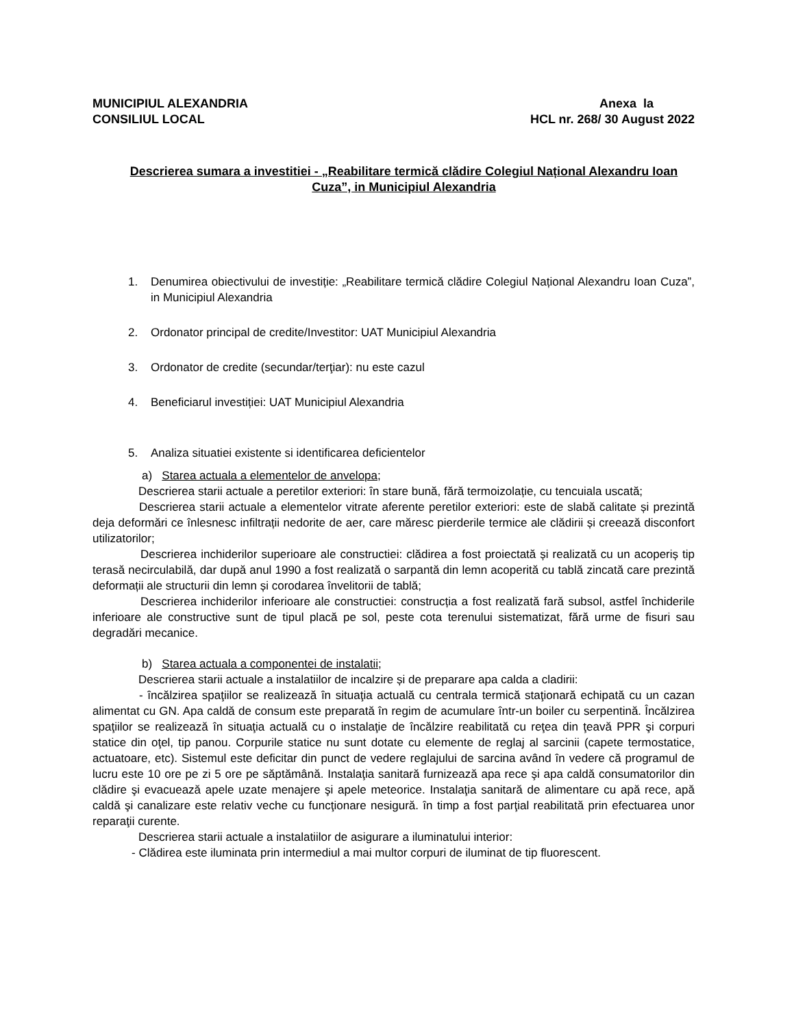MUNICIPIUL ALEXANDRIA
CONSILIUL LOCAL
Anexa la
HCL nr. 268/ 30 August 2022
Descrierea sumara a investitiei - „Reabilitare termică clădire Colegiul Național Alexandru Ioan Cuza”, in Municipiul Alexandria
1. Denumirea obiectivului de investiție: „Reabilitare termică clădire Colegiul Național Alexandru Ioan Cuza”, in Municipiul Alexandria
2. Ordonator principal de credite/Investitor: UAT Municipiul Alexandria
3. Ordonator de credite (secundar/terţiar): nu este cazul
4. Beneficiarul investiției: UAT Municipiul Alexandria
5. Analiza situatiei existente si identificarea deficientelor
a) Starea actuala a elementelor de anvelopa;
Descrierea starii actuale a peretilor exteriori: în stare bună, fără termoizolație, cu tencuiala uscată;
Descrierea starii actuale a elementelor vitrate aferente peretilor exteriori: este de slabă calitate și prezintă deja deformări ce înlesnesc infiltrații nedorite de aer, care măresc pierderile termice ale clădirii și creează disconfort utilizatorilor;
Descrierea inchiderilor superioare ale constructiei: clădirea a fost proiectată și realizată cu un acoperiș tip terasă necirculabilă, dar după anul 1990 a fost realizată o sarpantă din lemn acoperită cu tablă zincată care prezintă deformații ale structurii din lemn și corodarea învelitorii de tablă;
Descrierea inchiderilor inferioare ale constructiei: construcția a fost realizată fară subsol, astfel închiderile inferioare ale constructive sunt de tipul placă pe sol, peste cota terenului sistematizat, fără urme de fisuri sau degradări mecanice.
b) Starea actuala a componentei de instalatii;
Descrierea starii actuale a instalatiilor de incalzire și de preparare apa calda a cladirii:
- încălzirea spaţiilor se realizează în situaţia actuală cu centrala termică staţionară echipată cu un cazan alimentat cu GN. Apa caldă de consum este preparată în regim de acumulare într-un boiler cu serpentină. Încălzirea spaţiilor se realizează în situaţia actuală cu o instalaţie de încălzire reabilitată cu reţea din ţeavă PPR şi corpuri statice din oţel, tip panou. Corpurile statice nu sunt dotate cu elemente de reglaj al sarcinii (capete termostatice, actuatoare, etc). Sistemul este deficitar din punct de vedere reglajului de sarcina având în vedere că programul de lucru este 10 ore pe zi 5 ore pe săptămână. Instalaţia sanitară furnizează apa rece şi apa caldă consumatorilor din clădire şi evacuează apele uzate menajere şi apele meteorice. Instalaţia sanitară de alimentare cu apă rece, apă caldă şi canalizare este relativ veche cu funcţionare nesigură. în timp a fost parţial reabilitată prin efectuarea unor reparaţii curente.
Descrierea starii actuale a instalatiilor de asigurare a iluminatului interior:
- Clădirea este iluminata prin intermediul a mai multor corpuri de iluminat de tip fluorescent.